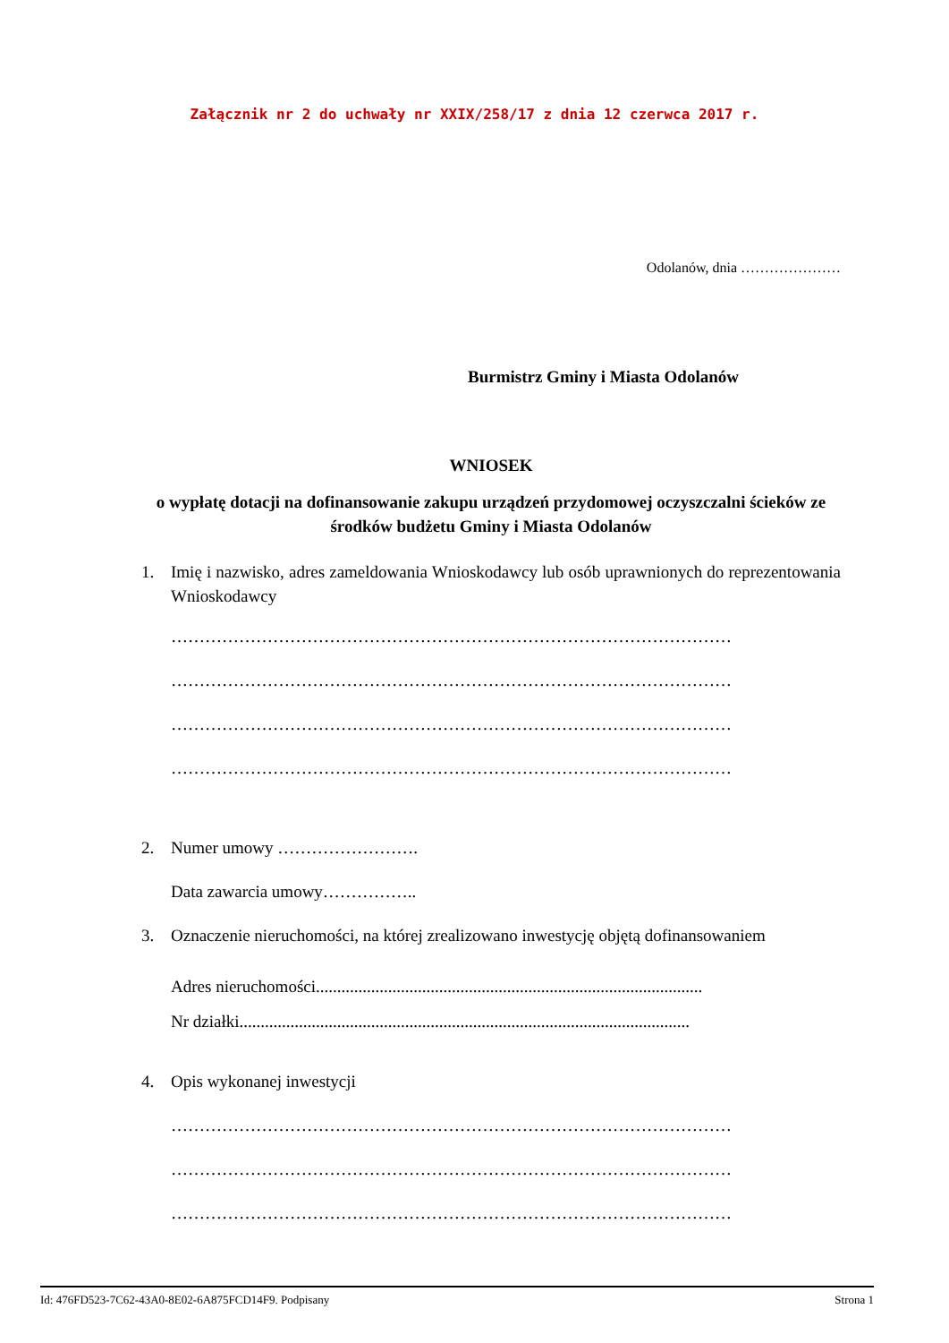Załącznik nr 2 do uchwały nr XXIX/258/17 z dnia 12 czerwca 2017 r.
Odolanów, dnia …………………
Burmistrz Gminy i Miasta Odolanów
WNIOSEK
o wypłatę dotacji na dofinansowanie zakupu urządzeń przydomowej oczyszczalni ścieków ze środków budżetu Gminy i Miasta Odolanów
1. Imię i nazwisko, adres zameldowania Wnioskodawcy lub osób uprawnionych do reprezentowania Wnioskodawcy
………………………………………………………………………………………
………………………………………………………………………………………
………………………………………………………………………………………
………………………………………………………………………………………
2. Numer umowy …………………….
Data zawarcia umowy……………..
3. Oznaczenie nieruchomości, na której zrealizowano inwestycję objętą dofinansowaniem
Adres nieruchomości...........................................................................................
Nr działki..........................................................................................................
4. Opis wykonanej inwestycji
………………………………………………………………………………………
………………………………………………………………………………………
………………………………………………………………………………………
Id: 476FD523-7C62-43A0-8E02-6A875FCD14F9. Podpisany Strona 1